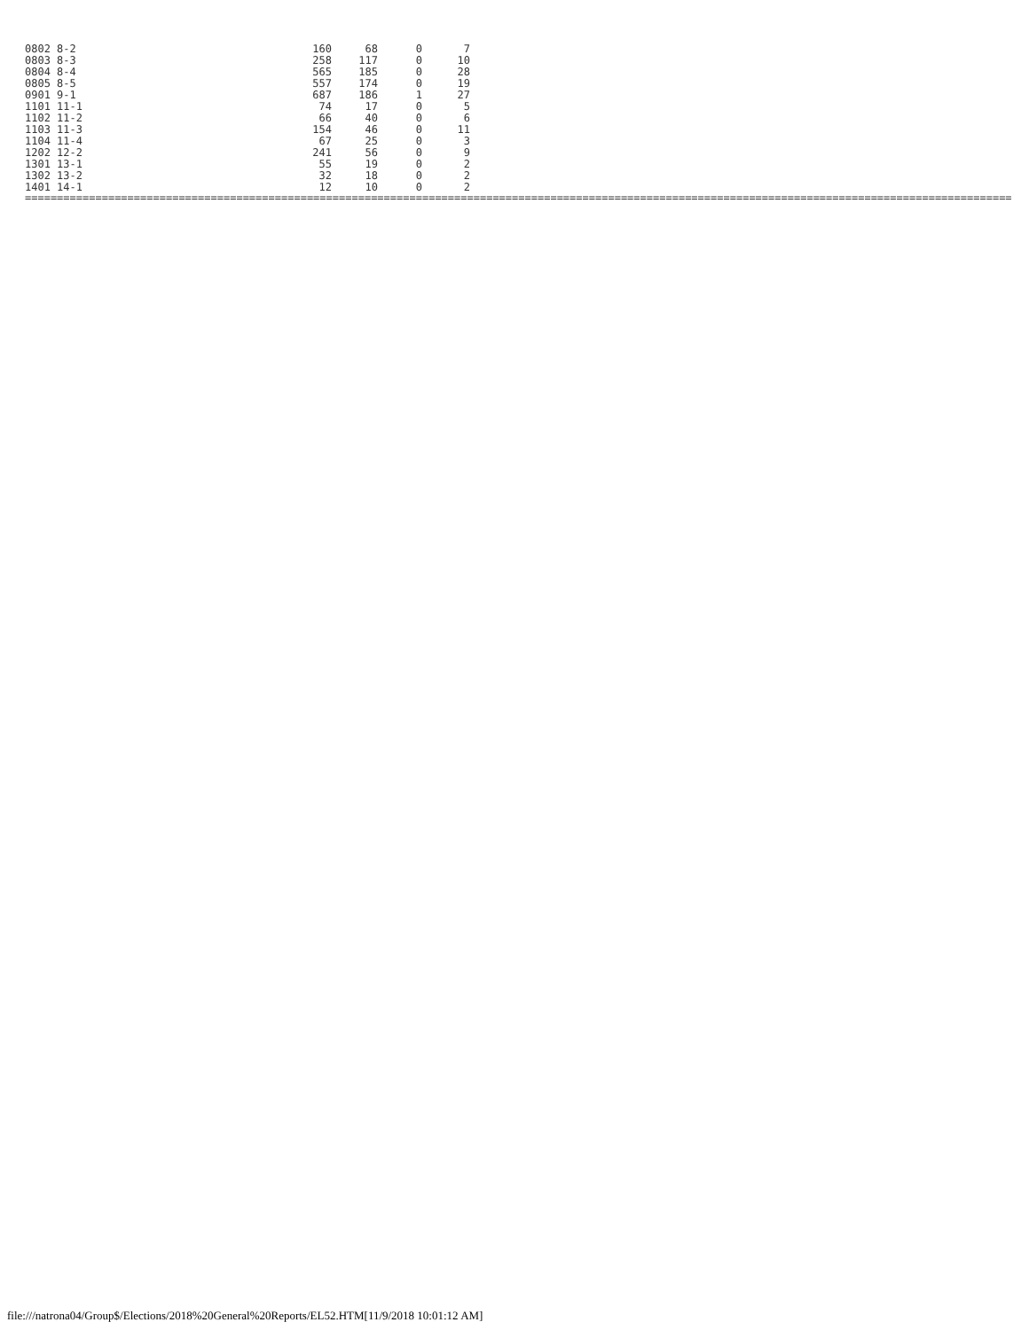| 0802 8-2 | 160 | 68 | 0 | 7 |
| 0803 8-3 | 258 | 117 | 0 | 10 |
| 0804 8-4 | 565 | 185 | 0 | 28 |
| 0805 8-5 | 557 | 174 | 0 | 19 |
| 0901 9-1 | 687 | 186 | 1 | 27 |
| 1101 11-1 | 74 | 17 | 0 | 5 |
| 1102 11-2 | 66 | 40 | 0 | 6 |
| 1103 11-3 | 154 | 46 | 0 | 11 |
| 1104 11-4 | 67 | 25 | 0 | 3 |
| 1202 12-2 | 241 | 56 | 0 | 9 |
| 1301 13-1 | 55 | 19 | 0 | 2 |
| 1302 13-2 | 32 | 18 | 0 | 2 |
| 1401 14-1 | 12 | 10 | 0 | 2 |
==============================================================================================================================================================================
file:///natrona04/Group$/Elections/2018%20General%20Reports/EL52.HTM[11/9/2018 10:01:12 AM]